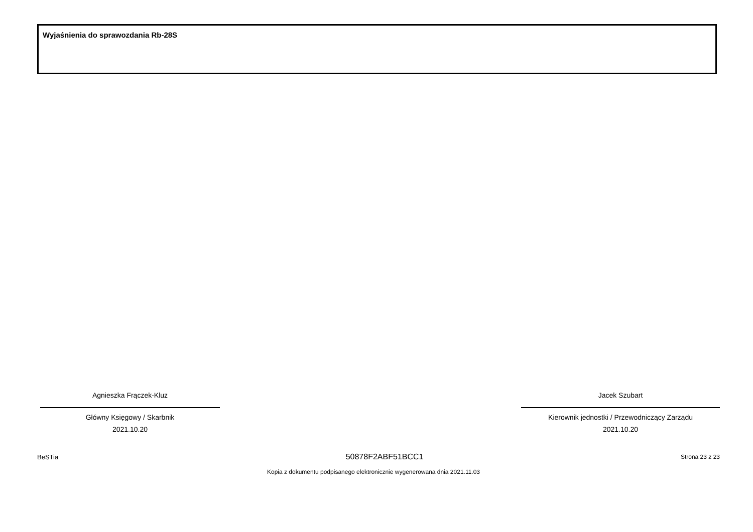Wyjaśnienia do sprawozdania Rb-28S
Agnieszka Frączek-Kluz
Główny Księgowy / Skarbnik
2021.10.20
Jacek Szubart
Kierownik jednostki / Przewodniczący Zarządu
2021.10.20
BeSTia 50878F2ABF51BCC1 Strona 23 z 23
Kopia z dokumentu podpisanego elektronicznie wygenerowana dnia 2021.11.03